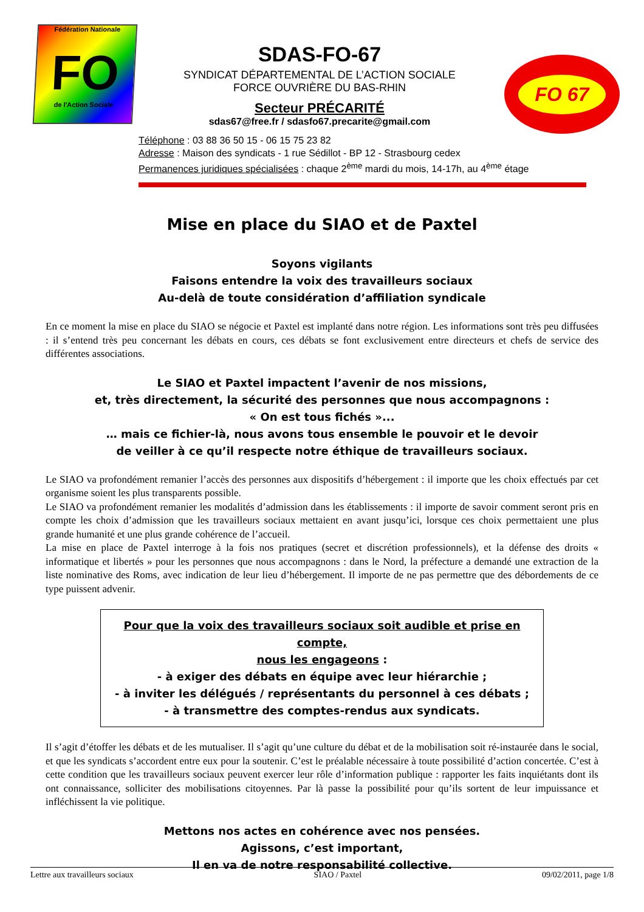Fédération Nationale
FO
de l'Action Sociale
SDAS-FO-67
SYNDICAT DÉPARTEMENTAL DE L’ACTION SOCIALE
FORCE OUVRIÈRE DU BAS-RHIN
Secteur PRÉCARITÉ
sdas67@free.fr / sdasfo67.precarite@gmail.com
FO 67
Téléphone : 03 88 36 50 15 - 06 15 75 23 82
Adresse : Maison des syndicats - 1 rue Sédillot - BP 12 - Strasbourg cedex
Permanences juridiques spécialisées : chaque 2<sup>ème</sup> mardi du mois, 14-17h, au 4<sup>ème</sup> étage
Mise en place du SIAO et de Paxtel
Soyons vigilants
Faisons entendre la voix des travailleurs sociaux
Au-delà de toute considération d’affiliation syndicale
En ce moment la mise en place du SIAO se négocie et Paxtel est implanté dans notre région. Les informations sont très peu diffusées : il s’entend très peu concernant les débats en cours, ces débats se font exclusivement entre directeurs et chefs de service des différentes associations.
Le SIAO et Paxtel impactent l’avenir de nos missions,
et, très directement, la sécurité des personnes que nous accompagnons :
« On est tous fichés »...
… mais ce fichier-là, nous avons tous ensemble le pouvoir et le devoir
de veiller à ce qu’il respecte notre éthique de travailleurs sociaux.
Le SIAO va profondément remanier l’accès des personnes aux dispositifs d’hébergement : il importe que les choix effectués par cet organisme soient les plus transparents possible.
Le SIAO va profondément remanier les modalités d’admission dans les établissements : il importe de savoir comment seront pris en compte les choix d’admission que les travailleurs sociaux mettaient en avant jusqu’ici, lorsque ces choix permettaient une plus grande humanité et une plus grande cohérence de l’accueil.
La mise en place de Paxtel interroge à la fois nos pratiques (secret et discrétion professionnels), et la défense des droits « informatique et libertés » pour les personnes que nous accompagnons : dans le Nord, la préfecture a demandé une extraction de la liste nominative des Roms, avec indication de leur lieu d’hébergement. Il importe de ne pas permettre que des débordements de ce type puissent advenir.
Pour que la voix des travailleurs sociaux soit audible et prise en compte,
nous les engageons :
- à exiger des débats en équipe avec leur hiérarchie ;
- à inviter les délégués / représentants du personnel à ces débats ;
- à transmettre des comptes-rendus aux syndicats.
Il s’agit d’étoffer les débats et de les mutualiser. Il s’agit qu’une culture du débat et de la mobilisation soit ré-instaurée dans le social, et que les syndicats s’accordent entre eux pour la soutenir. C’est le préalable nécessaire à toute possibilité d’action concertée. C’est à cette condition que les travailleurs sociaux peuvent exercer leur rôle d’information publique : rapporter les faits inquiétants dont ils ont connaissance, solliciter des mobilisations citoyennes. Par là passe la possibilité pour qu’ils sortent de leur impuissance et infléchissent la vie politique.
Mettons nos actes en cohérence avec nos pensées.
Agissons, c’est important,
Il en va de notre responsabilité collective.
Lettre aux travailleurs sociaux SIAO / Paxtel 09/02/2011, page 1/8